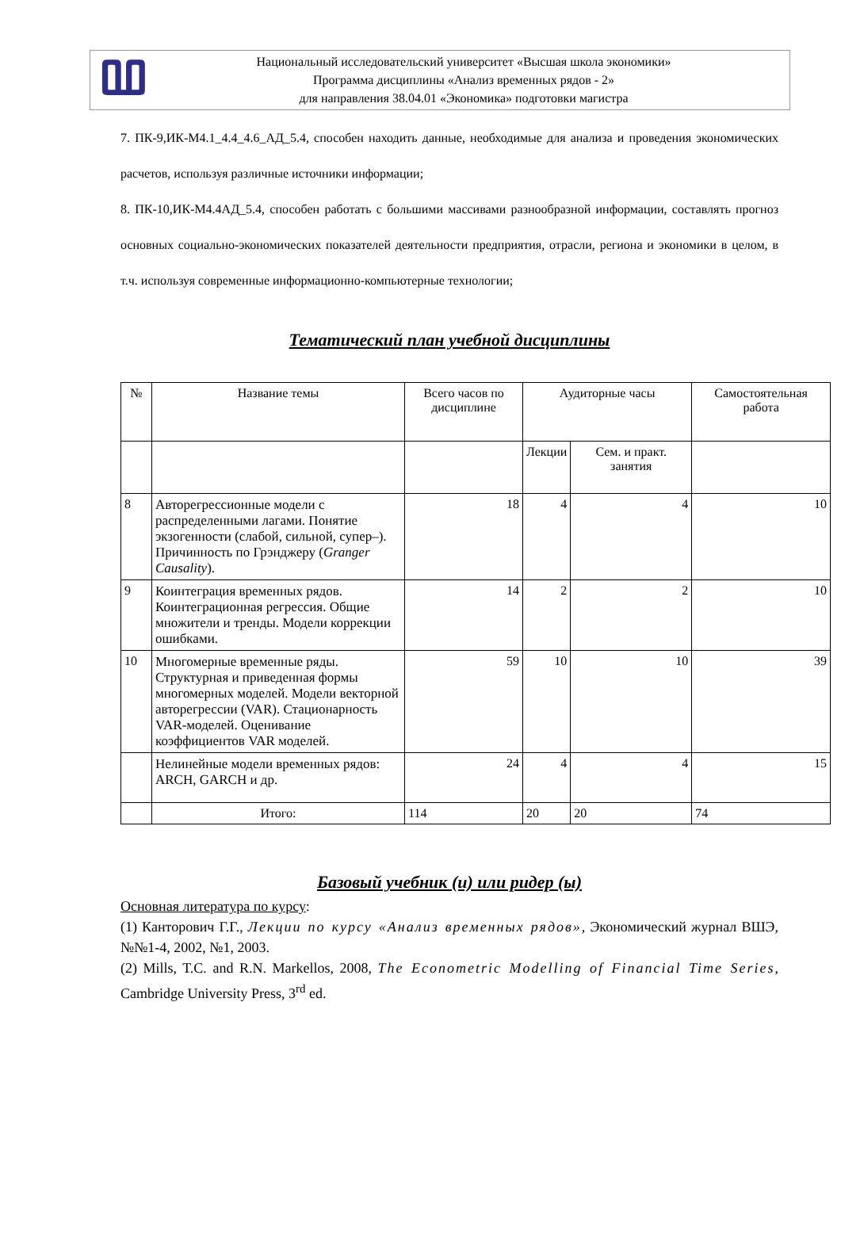Ⰲ
Национальный исследовательский университет «Высшая школа экономики»
Программа дисциплины «Анализ временных рядов - 2»
для направления 38.04.01 «Экономика» подготовки магистра
7. ПК-9,ИК-М4.1_4.4_4.6_АД_5.4, способен находить данные, необходимые для анализа и проведения экономических расчетов, используя различные источники информации;
8. ПК-10,ИК-М4.4АД_5.4, способен работать с большими массивами разнообразной информации, составлять прогноз основных социально-экономических показателей деятельности предприятия, отрасли, региона и экономики в целом, в т.ч. используя современные информационно-компьютерные технологии;
Тематический план учебной дисциплины
| № | Название темы | Всего часов по дисциплине | Аудиторные часы | | Самостоятельная работа |
| --- | --- | --- | --- | --- | --- |
| | | | Лекции | Сем. и практ. занятия | |
| 8 | Авторегрессионные модели с распределенными лагами. Понятие экзогенности (слабой, сильной, супер–). Причинность по Грэнджеру ( Granger Causality ). | 18 | 4 | 4 | 10 |
| 9 | Коинтеграция временных рядов. Коинтеграционная регрессия. Общие множители и тренды. Модели коррекции ошибками. | 14 | 2 | 2 | 10 |
| 10 | Многомерные временные ряды. Структурная и приведенная формы многомерных моделей. Модели векторной авторегрессии (VAR). Стационарность VAR-моделей. Оценивание коэффициентов VAR моделей. | 59 | 10 | 10 | 39 |
| | Нелинейные модели временных рядов: ARCH, GARCH и др. | 24 | 4 | 4 | 15 |
| | Итого: | 114 | 20 | 20 | 74 |
Базовый учебник (и) или ридер (ы)
Основная литература по курсу:
(1) Канторович Г.Г., Лекции по курсу «Анализ временных рядов», Экономический журнал ВШЭ, №№1-4, 2002, №1, 2003.
(2) Mills, T.C. and R.N. Markellos, 2008, The Econometric Modelling of Financial Time Series, Cambridge University Press, 3<sup>rd</sup> ed.